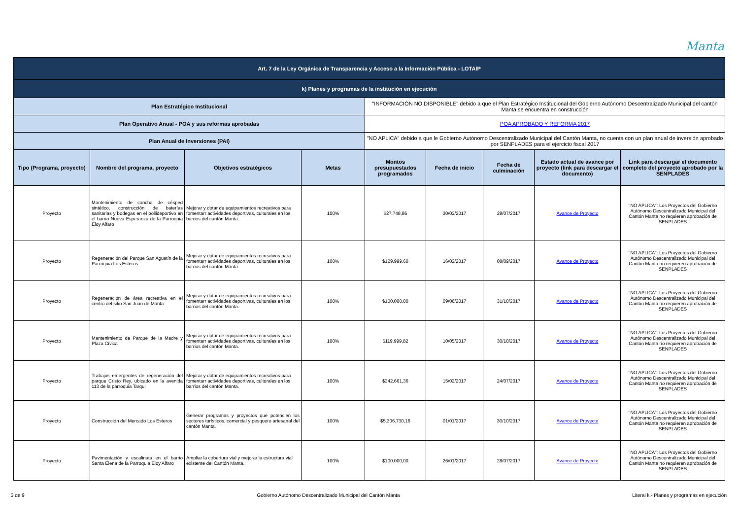Manta
| Art. 7 de la Ley Orgánica de Transparencia y Acceso a la Información Pública - LOTAIP | | | | | | | | |
| k) Planes y programas de la institución en ejecución | | | | | | | | |
| Plan Estratégico Institucional | | | | "INFORMACIÓN NO DISPONIBLE" debido a que el Plan Estratégico Institucional del Gobierno Autónomo Descentralizado Municipal del cantón Manta se encuentra en construcción | | | | |
| Plan Operativo Anual - POA y sus reformas aprobadas | | | | POA APROBADO Y REFORMA 2017 | | | | |
| Plan Anual de Inversiones (PAI) | | | | "NO APLICA" debido a que le Gobierno Autónomo Descentralizado Municipal del Cantón Manta, no cuenta con un plan anual de inversión aprobado por SENPLADES para el ejercicio fiscal 2017 | | | | |
| Tipo (Programa, proyecto) | Nombre del programa, proyecto | Objetivos estratégicos | Metas | Montos presupuestados programados | Fecha de inicio | Fecha de culminación | Estado actual de avance por proyecto (link para descargar el documento) | Link para descargar el documento completo del proyecto aprobado por la SENPLADES |
| Proyecto | Mantenimiento de cancha de césped sintético, construcción de baterías sanitarias y bodegas en el pollideportivo en el barrio Nueva Esperanza de la Parroquia Eloy Alfaro | Mejorar y dotar de equipamientos recreativos para fomentarr actividades deportivas, culturales en los barrios del cantón Manta. | 100% | $27.748,86 | 30/03/2017 | 28/07/2017 | Avance de Proyecto | "NO APLICA": Los Proyectos del Gobierno Autónomo Descentralizado Municipal del Cantón Manta no requieren aprobación de SENPLADES |
| Proyecto | Regeneración del Parque San Agustín de la Parroquia Los Esteros | Mejorar y dotar de equipamientos recreativos para fomentarr actividades deportivas, culturales en los barrios del cantón Manta. | 100% | $129.999,60 | 16/02/2017 | 08/09/2017 | Avance de Proyecto | "NO APLICA": Los Proyectos del Gobierno Autónomo Descentralizado Municipal del Cantón Manta no requieren aprobación de SENPLADES |
| Proyecto | Regeneración de área recreativa en el centro del sitio San Juan de Manta | Mejorar y dotar de equipamientos recreativos para fomentarr actividades deportivas, culturales en los barrios del cantón Manta. | 100% | $100.000,00 | 09/06/2017 | 31/10/2017 | Avance de Proyecto | "NO APLICA": Los Proyectos del Gobierno Autónomo Descentralizado Municipal del Cantón Manta no requieren aprobación de SENPLADES |
| Proyecto | Mantenimiento de Parque de la Madre y Plaza Cívica | Mejorar y dotar de equipamientos recreativos para fomentarr actividades deportivas, culturales en los barrios del cantón Manta. | 100% | $119.999,82 | 10/05/2017 | 30/10/2017 | Avance de Proyecto | "NO APLICA": Los Proyectos del Gobierno Autónomo Descentralizado Municipal del Cantón Manta no requieren aprobación de SENPLADES |
| Proyecto | Trabajos emergentes de regeneración del parque Cristo Rey, ubicado en la avenida 113 de la parroquia Tarqui | Mejorar y dotar de equipamientos recreativos para fomentarr actividades deportivas, culturales en los barrios del cantón Manta. | 100% | $342.661,36 | 15/02/2017 | 24/07/2017 | Avance de Proyecto | "NO APLICA": Los Proyectos del Gobierno Autónomo Descentralizado Municipal del Cantón Manta no requieren aprobación de SENPLADES |
| Proyecto | Construcción del Mercado Los Esteros | Generar programas y proyectos que potencien los sectores turísticos, comercial y pesquero artesanal del cantón Manta. | 100% | $5.306.730,16 | 01/01/2017 | 30/10/2017 | Avance de Proyecto | "NO APLICA": Los Proyectos del Gobierno Autónomo Descentralizado Municipal del Cantón Manta no requieren aprobación de SENPLADES |
| Proyecto | Pavimentación y escalinata en el barrio Santa Elena de la Parroquia Eloy Alfaro | Ampliar la cobertura vial y mejorar la estructura vial existente del Cantón Manta. | 100% | $100.000,00 | 26/01/2017 | 28/07/2017 | Avance de Proyecto | "NO APLICA": Los Proyectos del Gobierno Autónomo Descentralizado Municipal del Cantón Manta no requieren aprobación de SENPLADES |
3 de 9 Gobierno Autónomo Descentralizado Municipal del Cantón Manta Literal k.- Planes y programas en ejecución